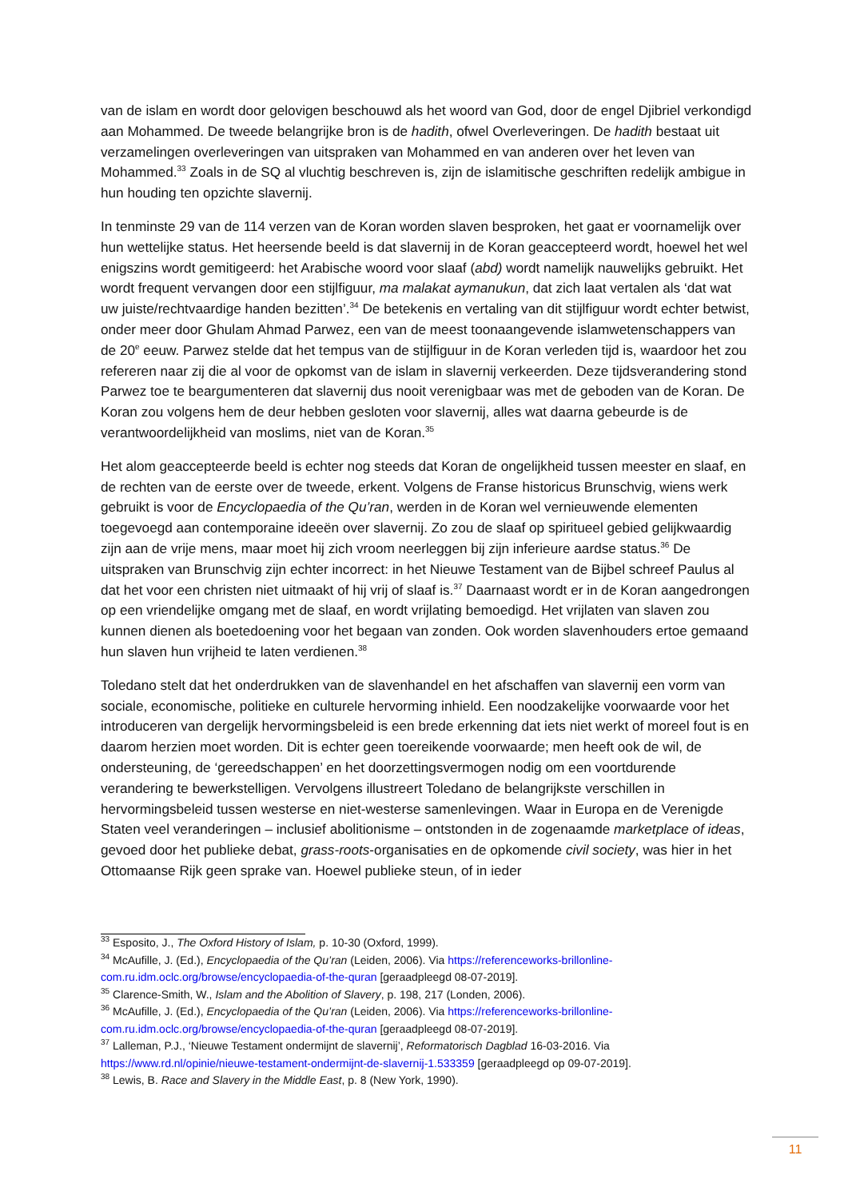van de islam en wordt door gelovigen beschouwd als het woord van God, door de engel Djibriel verkondigd aan Mohammed. De tweede belangrijke bron is de hadith, ofwel Overleveringen. De hadith bestaat uit verzamelingen overleveringen van uitspraken van Mohammed en van anderen over het leven van Mohammed.<sup>33</sup> Zoals in de SQ al vluchtig beschreven is, zijn de islamitische geschriften redelijk ambigue in hun houding ten opzichte slavernij.
In tenminste 29 van de 114 verzen van de Koran worden slaven besproken, het gaat er voornamelijk over hun wettelijke status. Het heersende beeld is dat slavernij in de Koran geaccepteerd wordt, hoewel het wel enigszins wordt gemitigeerd: het Arabische woord voor slaaf (abd) wordt namelijk nauwelijks gebruikt. Het wordt frequent vervangen door een stijlfiguur, ma malakat aymanukun, dat zich laat vertalen als ‘dat wat uw juiste/rechtvaardige handen bezitten’.<sup>34</sup> De betekenis en vertaling van dit stijlfiguur wordt echter betwist, onder meer door Ghulam Ahmad Parwez, een van de meest toonaangevende islamwetenschappers van de 20<sup>e</sup> eeuw. Parwez stelde dat het tempus van de stijlfiguur in de Koran verleden tijd is, waardoor het zou refereren naar zij die al voor de opkomst van de islam in slavernij verkeerden. Deze tijdsverandering stond Parwez toe te beargumenteren dat slavernij dus nooit verenigbaar was met de geboden van de Koran. De Koran zou volgens hem de deur hebben gesloten voor slavernij, alles wat daarna gebeurde is de verantwoordelijkheid van moslims, niet van de Koran.<sup>35</sup>
Het alom geaccepteerde beeld is echter nog steeds dat Koran de ongelijkheid tussen meester en slaaf, en de rechten van de eerste over de tweede, erkent. Volgens de Franse historicus Brunschvig, wiens werk gebruikt is voor de Encyclopaedia of the Qu’ran, werden in de Koran wel vernieuwende elementen toegevoegd aan contemporaine ideeën over slavernij. Zo zou de slaaf op spiritueel gebied gelijkwaardig zijn aan de vrije mens, maar moet hij zich vroom neerleggen bij zijn inferieure aardse status.<sup>36</sup> De uitspraken van Brunschvig zijn echter incorrect: in het Nieuwe Testament van de Bijbel schreef Paulus al dat het voor een christen niet uitmaakt of hij vrij of slaaf is.<sup>37</sup> Daarnaast wordt er in de Koran aangedrongen op een vriendelijke omgang met de slaaf, en wordt vrijlating bemoedigd. Het vrijlaten van slaven zou kunnen dienen als boetedoening voor het begaan van zonden. Ook worden slavenhouders ertoe gemaand hun slaven hun vrijheid te laten verdienen.<sup>38</sup>
Toledano stelt dat het onderdrukken van de slavenhandel en het afschaffen van slavernij een vorm van sociale, economische, politieke en culturele hervorming inhield. Een noodzakelijke voorwaarde voor het introduceren van dergelijk hervormingsbeleid is een brede erkenning dat iets niet werkt of moreel fout is en daarom herzien moet worden. Dit is echter geen toereikende voorwaarde; men heeft ook de wil, de ondersteuning, de ‘gereedschappen’ en het doorzettingsvermogen nodig om een voortdurende verandering te bewerkstelligen. Vervolgens illustreert Toledano de belangrijkste verschillen in hervormingsbeleid tussen westerse en niet-westerse samenlevingen. Waar in Europa en de Verenigde Staten veel veranderingen – inclusief abolitionisme – ontstonden in de zogenaamde marketplace of ideas, gevoed door het publieke debat, grass-roots-organisaties en de opkomende civil society, was hier in het Ottomaanse Rijk geen sprake van. Hoewel publieke steun, of in ieder
<sup>33</sup> Esposito, J., The Oxford History of Islam, p. 10-30 (Oxford, 1999).
<sup>34</sup> McAufille, J. (Ed.), Encyclopaedia of the Qu’ran (Leiden, 2006). Via https://referenceworks-brillonline-com.ru.idm.oclc.org/browse/encyclopaedia-of-the-quran [geraadpleegd 08-07-2019].
<sup>35</sup> Clarence-Smith, W., Islam and the Abolition of Slavery, p. 198, 217 (Londen, 2006).
<sup>36</sup> McAufille, J. (Ed.), Encyclopaedia of the Qu’ran (Leiden, 2006). Via https://referenceworks-brillonline-com.ru.idm.oclc.org/browse/encyclopaedia-of-the-quran [geraadpleegd 08-07-2019].
<sup>37</sup> Lalleman, P.J., ‘Nieuwe Testament ondermijnt de slavernij’, Reformatorisch Dagblad 16-03-2016. Via https://www.rd.nl/opinie/nieuwe-testament-ondermijnt-de-slavernij-1.533359 [geraadpleegd op 09-07-2019].
<sup>38</sup> Lewis, B. Race and Slavery in the Middle East, p. 8 (New York, 1990).
11